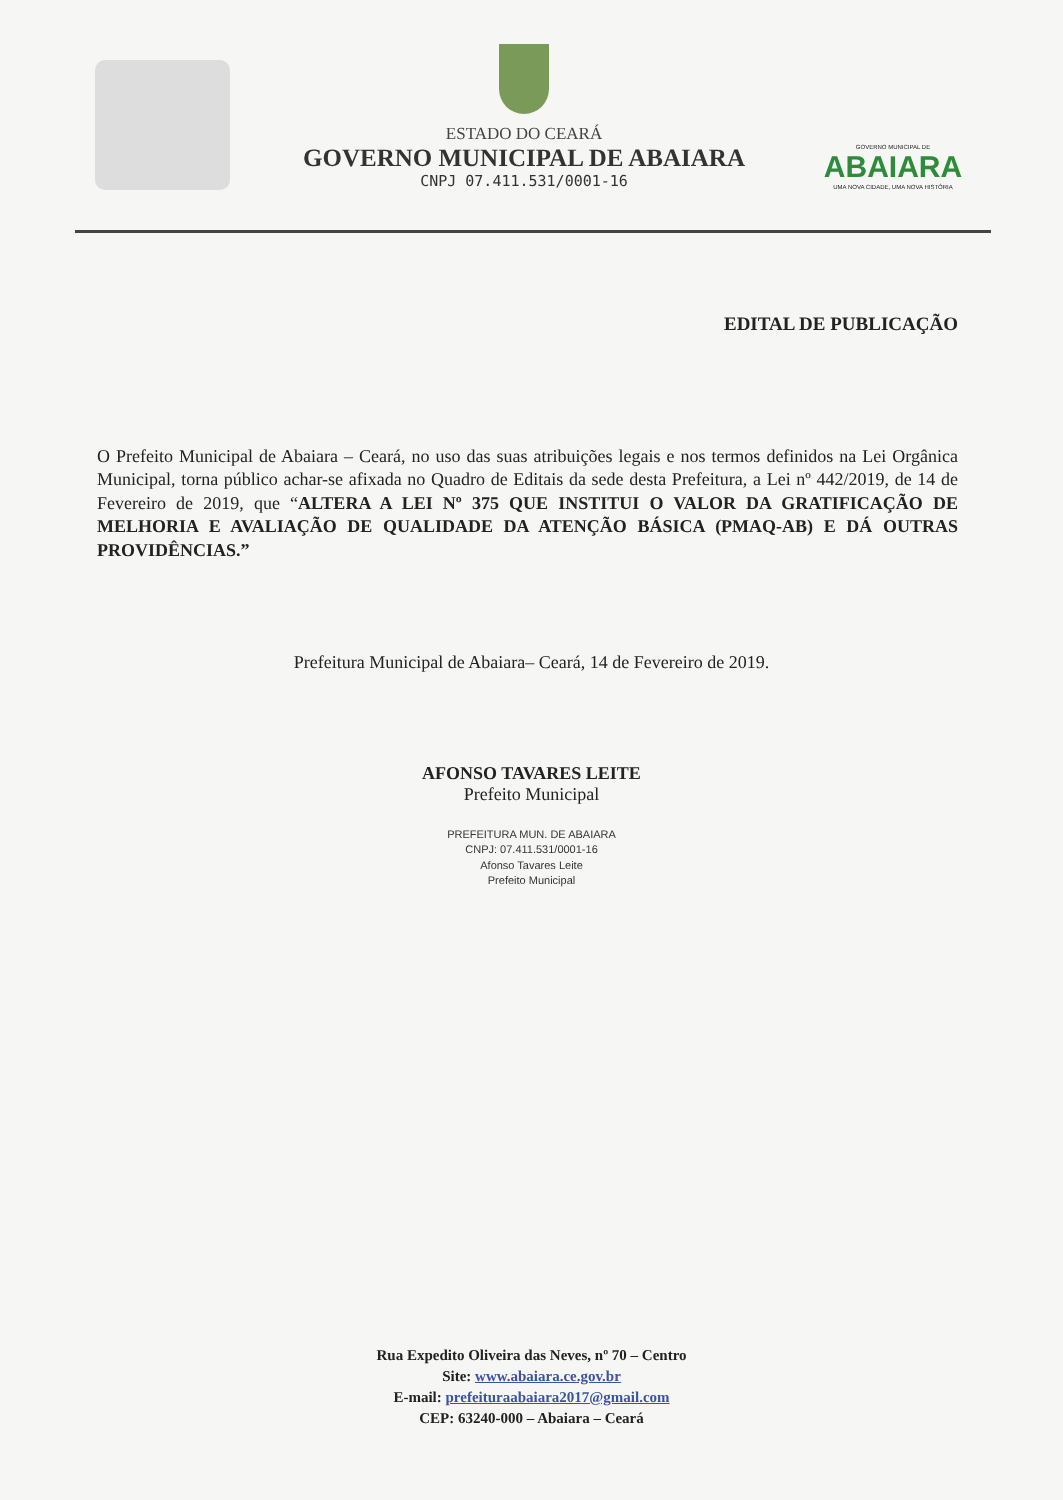ESTADO DO CEARÁ
GOVERNO MUNICIPAL DE ABAIARA
CNPJ 07.411.531/0001-16
GOVERNO MUNICIPAL DE
ABAIARA
UMA NOVA CIDADE, UMA NOVA HISTÓRIA
EDITAL DE PUBLICAÇÃO
O Prefeito Municipal de Abaiara – Ceará, no uso das suas atribuições legais e nos termos definidos na Lei Orgânica Municipal, torna público achar-se afixada no Quadro de Editais da sede desta Prefeitura, a Lei nº 442/2019, de 14 de Fevereiro de 2019, que “ALTERA A LEI Nº 375 QUE INSTITUI O VALOR DA GRATIFICAÇÃO DE MELHORIA E AVALIAÇÃO DE QUALIDADE DA ATENÇÃO BÁSICA (PMAQ-AB) E DÁ OUTRAS PROVIDÊNCIAS.”
Prefeitura Municipal de Abaiara– Ceará, 14 de Fevereiro de 2019.
AFONSO TAVARES LEITE
Prefeito Municipal
PREFEITURA MUN. DE ABAIARA
CNPJ: 07.411.531/0001-16
Afonso Tavares Leite
Prefeito Municipal
Rua Expedito Oliveira das Neves, nº 70 – Centro
Site: www.abaiara.ce.gov.br
E-mail: prefeituraabaiara2017@gmail.com
CEP: 63240-000 – Abaiara – Ceará